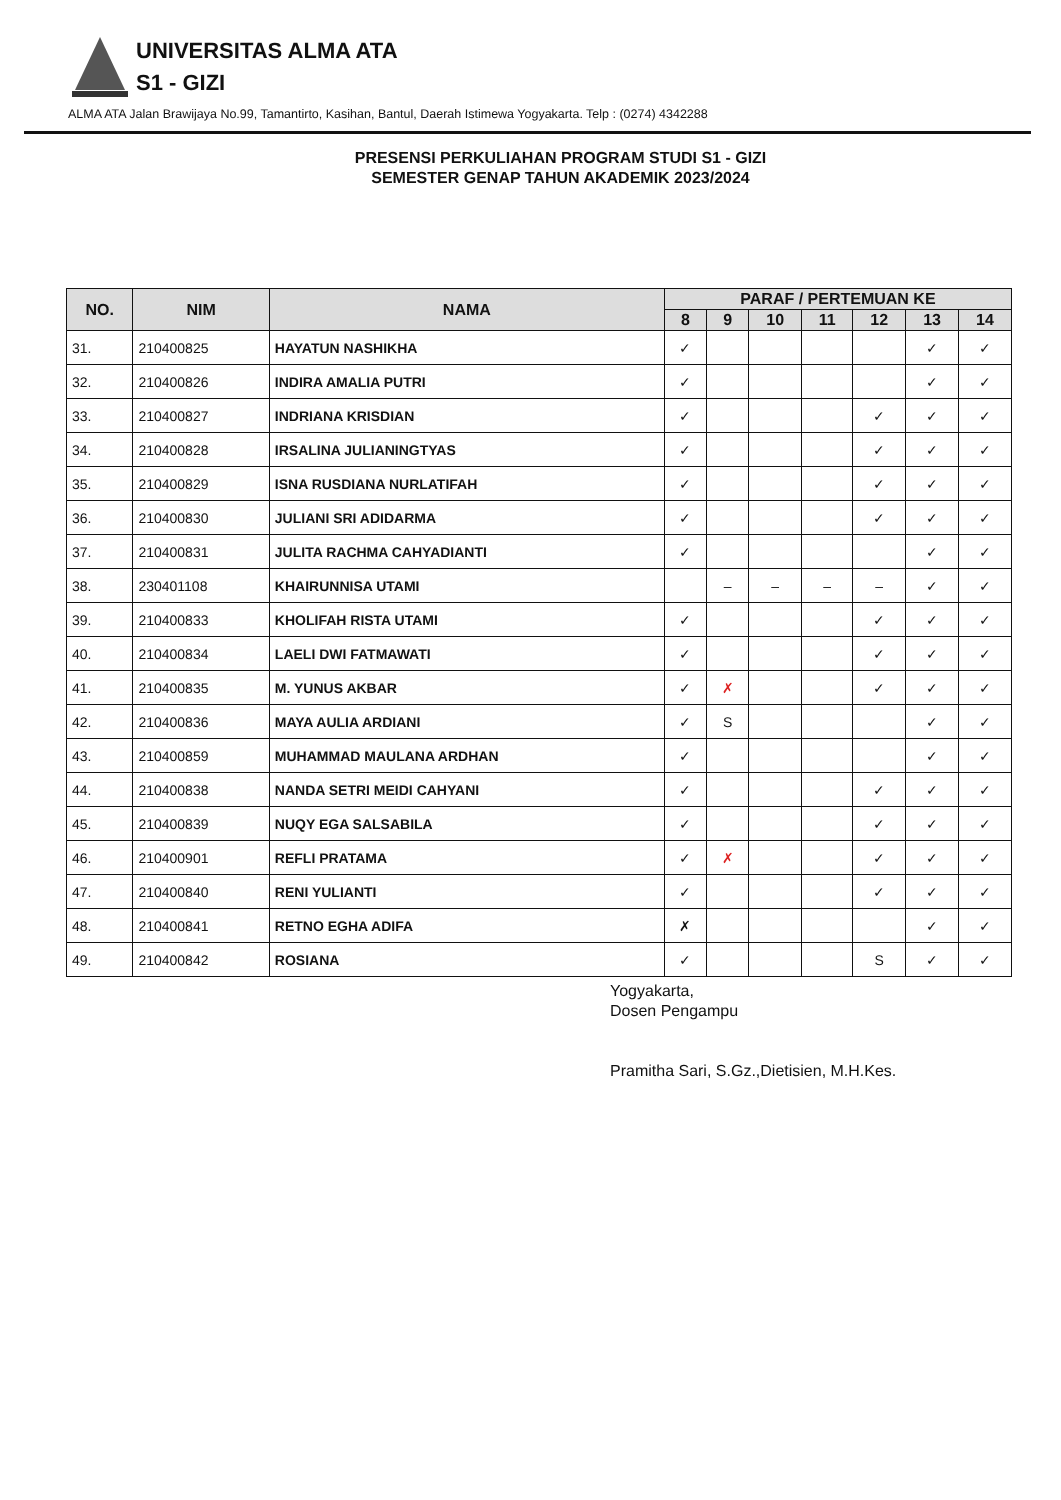UNIVERSITAS ALMA ATA
S1 - GIZI
ALMA ATA Jalan Brawijaya No.99, Tamantirto, Kasihan, Bantul, Daerah Istimewa Yogyakarta. Telp : (0274) 4342288
PRESENSI PERKULIAHAN PROGRAM STUDI S1 - GIZI
SEMESTER GENAP TAHUN AKADEMIK 2023/2024
| NO. | NIM | NAMA | PARAF / PERTEMUAN KE | | | | | | |
| --- | --- | --- | --- | --- | --- | --- | --- | --- | --- |
| | | | 8 | 9 | 10 | 11 | 12 | 13 | 14 |
| 31. | 210400825 | HAYATUN NASHIKHA | ✓ | | | | | ✓ | ✓ |
| 32. | 210400826 | INDIRA AMALIA PUTRI | ✓ | | | | | ✓ | ✓ |
| 33. | 210400827 | INDRIANA KRISDIAN | ✓ | | | | ✓ | ✓ | ✓ |
| 34. | 210400828 | IRSALINA JULIANINGTYAS | ✓ | | | | ✓ | ✓ | ✓ |
| 35. | 210400829 | ISNA RUSDIANA NURLATIFAH | ✓ | | | | ✓ | ✓ | ✓ |
| 36. | 210400830 | JULIANI SRI ADIDARMA | ✓ | | | | ✓ | ✓ | ✓ |
| 37. | 210400831 | JULITA RACHMA CAHYADIANTI | ✓ | | | | | ✓ | ✓ |
| 38. | 230401108 | KHAIRUNNISA UTAMI | | – | – | – | – | ✓ | ✓ |
| 39. | 210400833 | KHOLIFAH RISTA UTAMI | ✓ | | | | ✓ | ✓ | ✓ |
| 40. | 210400834 | LAELI DWI FATMAWATI | ✓ | | | | ✓ | ✓ | ✓ |
| 41. | 210400835 | M. YUNUS AKBAR | ✓ | ✗ | | | ✓ | ✓ | ✓ |
| 42. | 210400836 | MAYA AULIA ARDIANI | ✓ | S | | | | ✓ | ✓ |
| 43. | 210400859 | MUHAMMAD MAULANA ARDHAN | ✓ | | | | | ✓ | ✓ |
| 44. | 210400838 | NANDA SETRI MEIDI CAHYANI | ✓ | | | | ✓ | ✓ | ✓ |
| 45. | 210400839 | NUQY EGA SALSABILA | ✓ | | | | ✓ | ✓ | ✓ |
| 46. | 210400901 | REFLI PRATAMA | ✓ | ✗ | | | ✓ | ✓ | ✓ |
| 47. | 210400840 | RENI YULIANTI | ✓ | | | | ✓ | ✓ | ✓ |
| 48. | 210400841 | RETNO EGHA ADIFA | ✗ | | | | | ✓ | ✓ |
| 49. | 210400842 | ROSIANA | ✓ | | | | S | ✓ | ✓ |
Yogyakarta,
Dosen Pengampu
Pramitha Sari, S.Gz.,Dietisien, M.H.Kes.